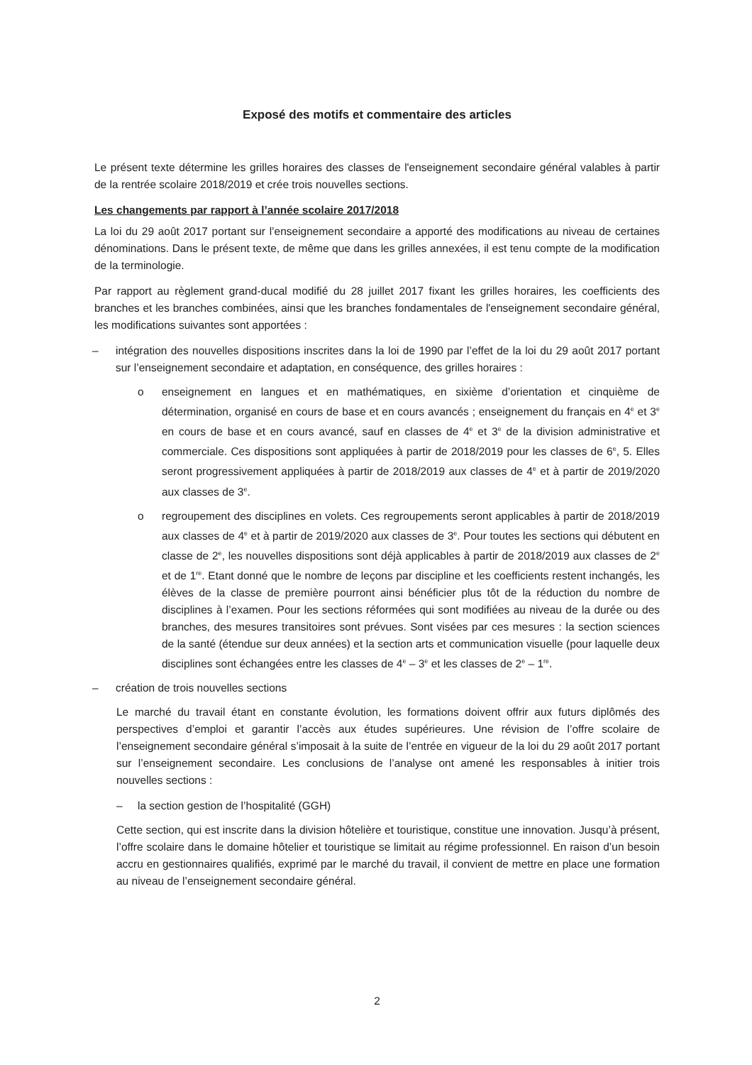Exposé des motifs et commentaire des articles
Le présent texte détermine les grilles horaires des classes de l'enseignement secondaire général valables à partir de la rentrée scolaire 2018/2019 et crée trois nouvelles sections.
Les changements par rapport à l’année scolaire 2017/2018
La loi du 29 août 2017 portant sur l’enseignement secondaire a apporté des modifications au niveau de certaines dénominations. Dans le présent texte, de même que dans les grilles annexées, il est tenu compte de la modification de la terminologie.
Par rapport au règlement grand-ducal modifié du 28 juillet 2017 fixant les grilles horaires, les coefficients des branches et les branches combinées, ainsi que les branches fondamentales de l'enseignement secondaire général, les modifications suivantes sont apportées :
– intégration des nouvelles dispositions inscrites dans la loi de 1990 par l’effet de la loi du 29 août 2017 portant sur l’enseignement secondaire et adaptation, en conséquence, des grilles horaires :
o enseignement en langues et en mathématiques, en sixième d’orientation et cinquième de détermination, organisé en cours de base et en cours avancés ; enseignement du français en 4<sup>e</sup> et 3<sup>e</sup> en cours de base et en cours avancé, sauf en classes de 4<sup>e</sup> et 3<sup>e</sup> de la division administrative et commerciale. Ces dispositions sont appliquées à partir de 2018/2019 pour les classes de 6<sup>e</sup>, 5. Elles seront progressivement appliquées à partir de 2018/2019 aux classes de 4<sup>e</sup> et à partir de 2019/2020 aux classes de 3<sup>e</sup>.
o regroupement des disciplines en volets. Ces regroupements seront applicables à partir de 2018/2019 aux classes de 4<sup>e</sup> et à partir de 2019/2020 aux classes de 3<sup>e</sup>. Pour toutes les sections qui débutent en classe de 2<sup>e</sup>, les nouvelles dispositions sont déjà applicables à partir de 2018/2019 aux classes de 2<sup>e</sup> et de 1<sup>re</sup>. Etant donné que le nombre de leçons par discipline et les coefficients restent inchangés, les élèves de la classe de première pourront ainsi bénéficier plus tôt de la réduction du nombre de disciplines à l’examen. Pour les sections réformées qui sont modifiées au niveau de la durée ou des branches, des mesures transitoires sont prévues. Sont visées par ces mesures : la section sciences de la santé (étendue sur deux années) et la section arts et communication visuelle (pour laquelle deux disciplines sont échangées entre les classes de 4<sup>e</sup> – 3<sup>e</sup> et les classes de 2<sup>e</sup> – 1<sup>re</sup>.
– création de trois nouvelles sections
Le marché du travail étant en constante évolution, les formations doivent offrir aux futurs diplômés des perspectives d’emploi et garantir l’accès aux études supérieures. Une révision de l’offre scolaire de l’enseignement secondaire général s’imposait à la suite de l’entrée en vigueur de la loi du 29 août 2017 portant sur l’enseignement secondaire. Les conclusions de l’analyse ont amené les responsables à initier trois nouvelles sections :
– la section gestion de l’hospitalité (GGH)
Cette section, qui est inscrite dans la division hôtelière et touristique, constitue une innovation. Jusqu’à présent, l’offre scolaire dans le domaine hôtelier et touristique se limitait au régime professionnel. En raison d’un besoin accru en gestionnaires qualifiés, exprimé par le marché du travail, il convient de mettre en place une formation au niveau de l’enseignement secondaire général.
2